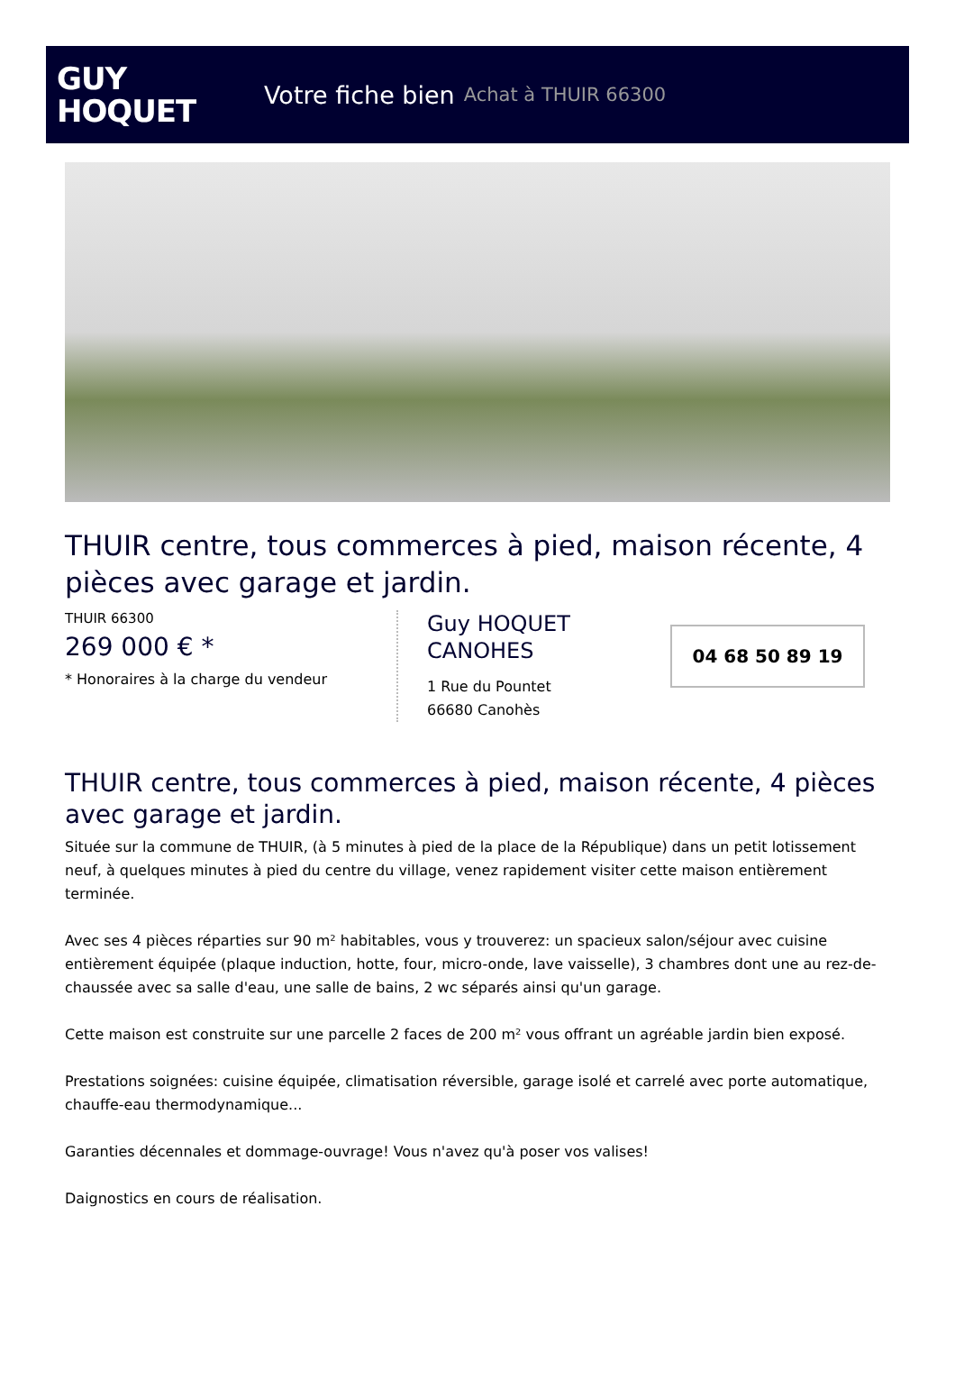GUY
HOQUET
Votre fiche bien Achat à THUIR 66300
THUIR centre, tous commerces à pied, maison récente, 4 pièces avec garage et jardin.
THUIR 66300
269 000 € *
* Honoraires à la charge du vendeur
Guy HOQUET
CANOHES
1 Rue du Pountet
66680 Canohès
04 68 50 89 19
THUIR centre, tous commerces à pied, maison récente, 4 pièces avec garage et jardin.
Située sur la commune de THUIR, (à 5 minutes à pied de la place de la République) dans un petit lotissement neuf, à quelques minutes à pied du centre du village, venez rapidement visiter cette maison entièrement terminée.
Avec ses 4 pièces réparties sur 90 m² habitables, vous y trouverez: un spacieux salon/séjour avec cuisine entièrement équipée (plaque induction, hotte, four, micro-onde, lave vaisselle), 3 chambres dont une au rez-de-chaussée avec sa salle d'eau, une salle de bains, 2 wc séparés ainsi qu'un garage.
Cette maison est construite sur une parcelle 2 faces de 200 m² vous offrant un agréable jardin bien exposé.
Prestations soignées: cuisine équipée, climatisation réversible, garage isolé et carrelé avec porte automatique, chauffe-eau thermodynamique...
Garanties décennales et dommage-ouvrage! Vous n'avez qu'à poser vos valises!
Daignostics en cours de réalisation.